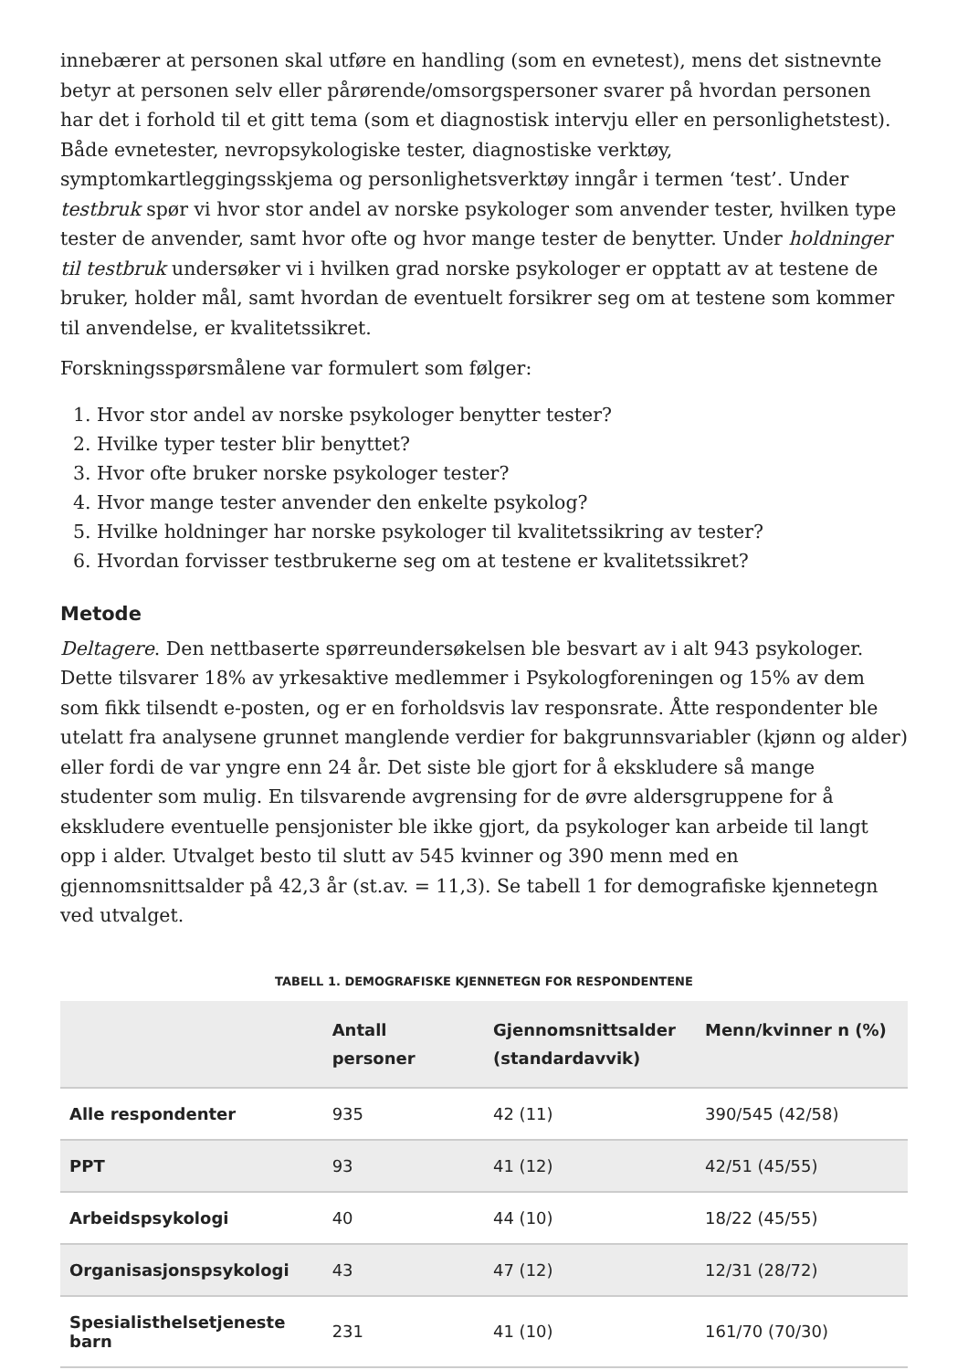innebærer at personen skal utføre en handling (som en evnetest), mens det sistnevnte betyr at personen selv eller pårørende/omsorgspersoner svarer på hvordan personen har det i forhold til et gitt tema (som et diagnostisk intervju eller en personlighetstest). Både evnetester, nevropsykologiske tester, diagnostiske verktøy, symptomkartleggingsskjema og personlighetsverktøy inngår i termen ‘test’. Under testbruk spør vi hvor stor andel av norske psykologer som anvender tester, hvilken type tester de anvender, samt hvor ofte og hvor mange tester de benytter. Under holdninger til testbruk undersøker vi i hvilken grad norske psykologer er opptatt av at testene de bruker, holder mål, samt hvordan de eventuelt forsikrer seg om at testene som kommer til anvendelse, er kvalitetssikret.
Forskningsspørsmålene var formulert som følger:
1. Hvor stor andel av norske psykologer benytter tester?
2. Hvilke typer tester blir benyttet?
3. Hvor ofte bruker norske psykologer tester?
4. Hvor mange tester anvender den enkelte psykolog?
5. Hvilke holdninger har norske psykologer til kvalitetssikring av tester?
6. Hvordan forvisser testbrukerne seg om at testene er kvalitetssikret?
Metode
Deltagere. Den nettbaserte spørreundersøkelsen ble besvart av i alt 943 psykologer. Dette tilsvarer 18% av yrkesaktive medlemmer i Psykologforeningen og 15% av dem som fikk tilsendt e-posten, og er en forholdsvis lav responsrate. Åtte respondenter ble utelatt fra analysene grunnet manglende verdier for bakgrunnsvariabler (kjønn og alder) eller fordi de var yngre enn 24 år. Det siste ble gjort for å ekskludere så mange studenter som mulig. En tilsvarende avgrensing for de øvre aldersgruppene for å ekskludere eventuelle pensjonister ble ikke gjort, da psykologer kan arbeide til langt opp i alder. Utvalget besto til slutt av 545 kvinner og 390 menn med en gjennomsnittsalder på 42,3 år (st.av. = 11,3). Se tabell 1 for demografiske kjennetegn ved utvalget.
TABELL 1. DEMOGRAFISKE KJENNETEGN FOR RESPONDENTENE
| | Antall personer | Gjennomsnittsalder (standardavvik) | Menn/kvinner n (%) |
| --- | --- | --- | --- |
| Alle respondenter | 935 | 42 (11) | 390/545 (42/58) |
| PPT | 93 | 41 (12) | 42/51 (45/55) |
| Arbeidspsykologi | 40 | 44 (10) | 18/22 (45/55) |
| Organisasjonspsykologi | 43 | 47 (12) | 12/31 (28/72) |
| Spesialisthelsetjeneste barn | 231 | 41 (10) | 161/70 (70/30) |